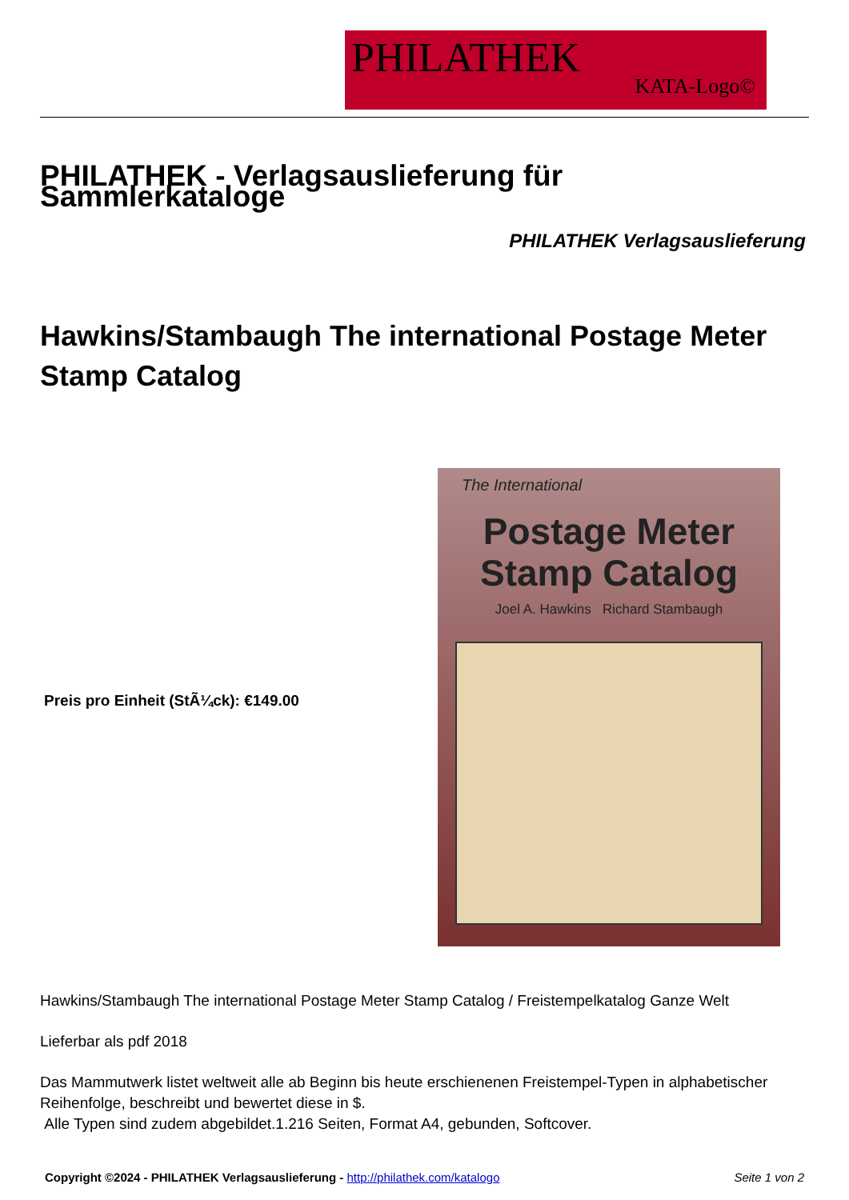PHILATHEK
KATA-Logo©
PHILATHEK - Verlagsauslieferung für Sammlerkataloge
PHILATHEK Verlagsauslieferung
Hawkins/Stambaugh The international Postage Meter Stamp Catalog
Preis pro Einheit (StÃ¼ck): €149.00
The International
Postage Meter
Stamp Catalog
Joel A. Hawkins Richard Stambaugh
Hawkins/Stambaugh The international Postage Meter Stamp Catalog / Freistempelkatalog Ganze Welt
Lieferbar als pdf 2018
Das Mammutwerk listet weltweit alle ab Beginn bis heute erschienenen Freistempel-Typen in alphabetischer Reihenfolge, beschreibt und bewertet diese in $.
Alle Typen sind zudem abgebildet.1.216 Seiten, Format A4, gebunden, Softcover.
Copyright ©2024 - PHILATHEK Verlagsauslieferung - http://philathek.com/katalogo Seite 1 von 2